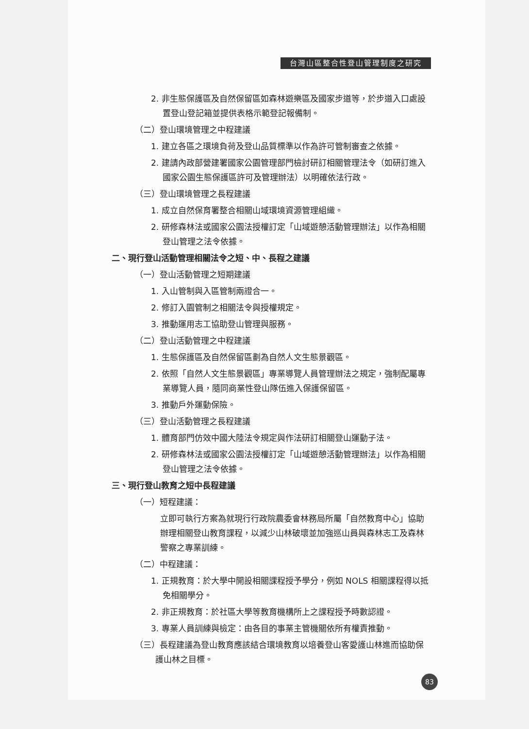台灣山區整合性登山管理制度之研究
2. 非生態保護區及自然保留區如森林遊樂區及國家步道等，於步道入口處設置登山登記箱並提供表格示範登記報備制。
（二）登山環境管理之中程建議
1. 建立各區之環境負荷及登山品質標準以作為許可管制審查之依據。
2. 建請內政部營建署國家公園管理部門檢討研訂相關管理法令（如研訂進入國家公園生態保護區許可及管理辦法）以明確依法行政。
（三）登山環境管理之長程建議
1. 成立自然保育署整合相關山域環境資源管理組織。
2. 研修森林法或國家公園法授權訂定「山域遊憩活動管理辦法」以作為相關登山管理之法令依據。
二、現行登山活動管理相關法令之短、中、長程之建議
（一）登山活動管理之短期建議
1. 入山管制與入區管制兩證合一。
2. 修訂入園管制之相關法令與授權規定。
3. 推動運用志工協助登山管理與服務。
（二）登山活動管理之中程建議
1. 生態保護區及自然保留區劃為自然人文生態景觀區。
2. 依照「自然人文生態景觀區」專業導覽人員管理辦法之規定，強制配屬專業導覽人員，隨同商業性登山隊伍進入保護保留區。
3. 推動戶外運動保險。
（三）登山活動管理之長程建議
1. 體育部門仿效中國大陸法令規定與作法研訂相關登山運動子法。
2. 研修森林法或國家公園法授權訂定「山域遊憩活動管理辦法」以作為相關登山管理之法令依據。
三、現行登山教育之短中長程建議
（一）短程建議：
立即可執行方案為就現行行政院農委會林務局所屬「自然教育中心」協助辦理相關登山教育課程，以減少山林破壞並加強巡山員與森林志工及森林警察之專業訓練。
（二）中程建議：
1. 正規教育：於大學中開設相關課程授予學分，例如 NOLS 相關課程得以抵免相關學分。
2. 非正規教育：於社區大學等教育機構所上之課程授予時數認證。
3. 專業人員訓練與檢定：由各目的事業主管機關依所有權責推動。
（三）長程建議為登山教育應該結合環境教育以培養登山客愛護山林進而協助保護山林之目標。
83